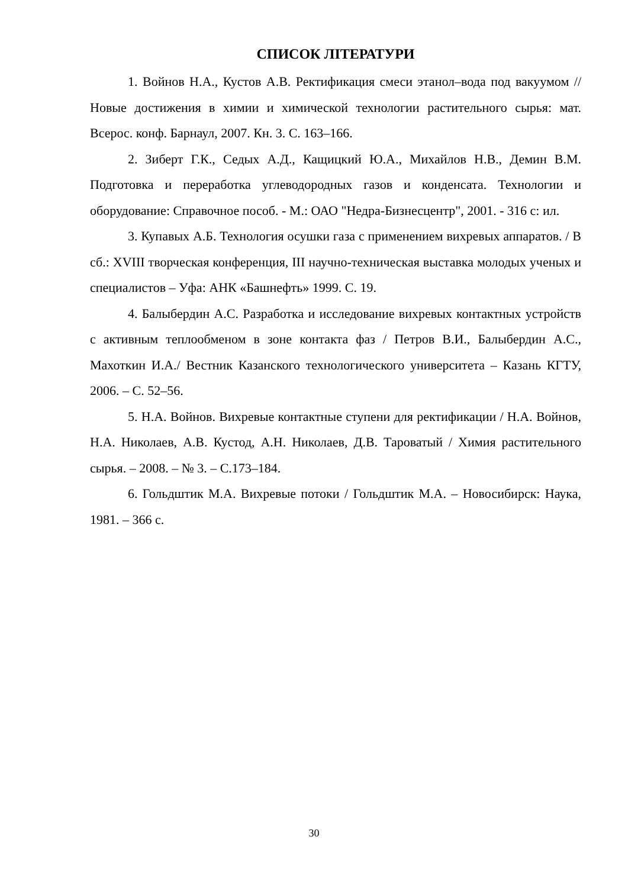СПИСОК ЛІТЕРАТУРИ
1. Войнов Н.А., Кустов А.В. Ректификация смеси этанол–вода под вакуумом // Новые достижения в химии и химической технологии растительного сырья: мат. Всерос. конф. Барнаул, 2007. Кн. 3. С. 163–166.
2. Зиберт Г.К., Седых А.Д., Кащицкий Ю.А., Михайлов Н.В., Демин В.М. Подготовка и переработка углеводородных газов и конденсата. Технологии и оборудование: Справочное пособ. - М.: ОАО "Недра-Бизнесцентр", 2001. - 316 с: ил.
3. Купавых А.Б. Технология осушки газа с применением вихревых аппаратов. / В сб.: XVIII творческая конференция, III научно-техническая выставка молодых ученых и специалистов – Уфа: АНК «Башнефть» 1999. С. 19.
4. Балыбердин А.С. Разработка и исследование вихревых контактных устройств с активным теплообменом в зоне контакта фаз / Петров В.И., Балыбердин А.С., Махоткин И.А./ Вестник Казанского технологического университета – Казань КГТУ, 2006. – С. 52–56.
5. Н.А. Войнов. Вихревые контактные ступени для ректификации / Н.А. Войнов, Н.А. Николаев, А.В. Кустод, А.Н. Николаев, Д.В. Тароватый / Химия растительного сырья. – 2008. – № 3. – С.173–184.
6. Гольдштик М.А. Вихревые потоки / Гольдштик М.А. – Новосибирск: Наука, 1981. – 366 с.
30